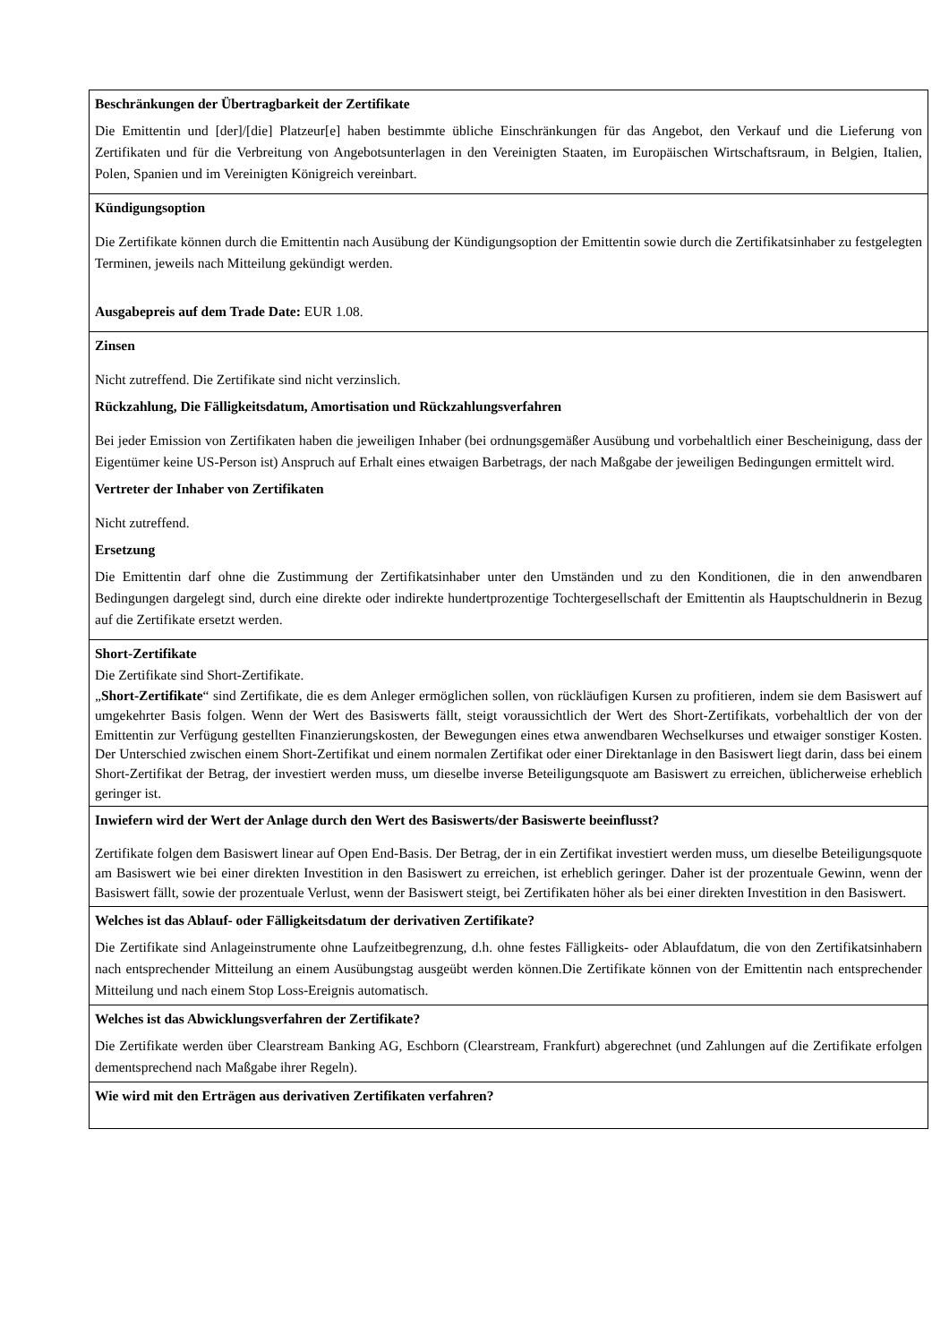| Beschränkungen der Übertragbarkeit der Zertifikate Die Emittentin und [der]/[die] Platzeur[e] haben bestimmte übliche Einschränkungen für das Angebot, den Verkauf und die Lieferung von Zertifikaten und für die Verbreitung von Angebotsunterlagen in den Vereinigten Staaten, im Europäischen Wirtschaftsraum, in Belgien, Italien, Polen, Spanien und im Vereinigten Königreich vereinbart. |
| Kündigungsoption Die Zertifikate können durch die Emittentin nach Ausübung der Kündigungsoption der Emittentin sowie durch die Zertifikatsinhaber zu festgelegten Terminen, jeweils nach Mitteilung gekündigt werden. Ausgabepreis auf dem Trade Date: EUR 1.08. |
| Zinsen Nicht zutreffend. Die Zertifikate sind nicht verzinslich. Rückzahlung, Die Fälligkeitsdatum, Amortisation und Rückzahlungsverfahren Bei jeder Emission von Zertifikaten haben die jeweiligen Inhaber (bei ordnungsgemäßer Ausübung und vorbehaltlich einer Bescheinigung, dass der Eigentümer keine US-Person ist) Anspruch auf Erhalt eines etwaigen Barbetrags, der nach Maßgabe der jeweiligen Bedingungen ermittelt wird. Vertreter der Inhaber von Zertifikaten Nicht zutreffend. Ersetzung Die Emittentin darf ohne die Zustimmung der Zertifikatsinhaber unter den Umständen und zu den Konditionen, die in den anwendbaren Bedingungen dargelegt sind, durch eine direkte oder indirekte hundertprozentige Tochtergesellschaft der Emittentin als Hauptschuldnerin in Bezug auf die Zertifikate ersetzt werden. |
| Short-Zertifikate Die Zertifikate sind Short-Zertifikate. „ Short-Zertifikate “ sind Zertifikate, die es dem Anleger ermöglichen sollen, von rückläufigen Kursen zu profitieren, indem sie dem Basiswert auf umgekehrter Basis folgen. Wenn der Wert des Basiswerts fällt, steigt voraussichtlich der Wert des Short-Zertifikats, vorbehaltlich der von der Emittentin zur Verfügung gestellten Finanzierungskosten, der Bewegungen eines etwa anwendbaren Wechselkurses und etwaiger sonstiger Kosten. Der Unterschied zwischen einem Short-Zertifikat und einem normalen Zertifikat oder einer Direktanlage in den Basiswert liegt darin, dass bei einem Short-Zertifikat der Betrag, der investiert werden muss, um dieselbe inverse Beteiligungsquote am Basiswert zu erreichen, üblicherweise erheblich geringer ist. |
| Inwiefern wird der Wert der Anlage durch den Wert des Basiswerts/der Basiswerte beeinflusst? Zertifikate folgen dem Basiswert linear auf Open End-Basis. Der Betrag, der in ein Zertifikat investiert werden muss, um dieselbe Beteiligungsquote am Basiswert wie bei einer direkten Investition in den Basiswert zu erreichen, ist erheblich geringer. Daher ist der prozentuale Gewinn, wenn der Basiswert fällt, sowie der prozentuale Verlust, wenn der Basiswert steigt, bei Zertifikaten höher als bei einer direkten Investition in den Basiswert. |
| Welches ist das Ablauf- oder Fälligkeitsdatum der derivativen Zertifikate? Die Zertifikate sind Anlageinstrumente ohne Laufzeitbegrenzung, d.h. ohne festes Fälligkeits- oder Ablaufdatum, die von den Zertifikatsinhabern nach entsprechender Mitteilung an einem Ausübungstag ausgeübt werden können.Die Zertifikate können von der Emittentin nach entsprechender Mitteilung und nach einem Stop Loss-Ereignis automatisch. |
| Welches ist das Abwicklungsverfahren der Zertifikate? Die Zertifikate werden über Clearstream Banking AG, Eschborn (Clearstream, Frankfurt) abgerechnet (und Zahlungen auf die Zertifikate erfolgen dementsprechend nach Maßgabe ihrer Regeln). |
| Wie wird mit den Erträgen aus derivativen Zertifikaten verfahren? |